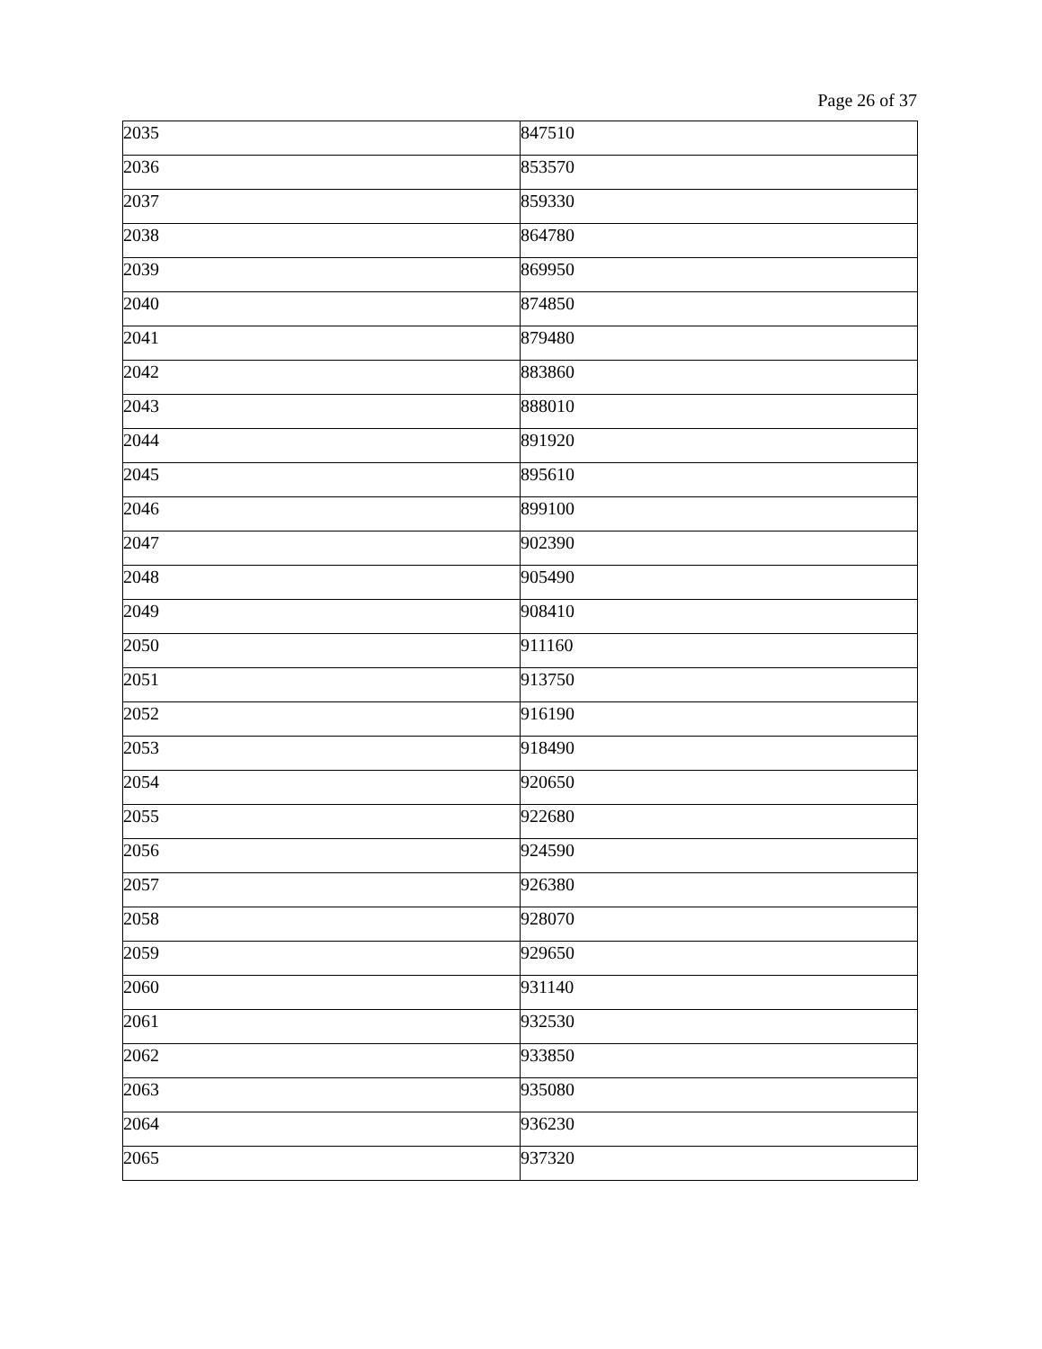Page 26 of 37
| 2035 | 847510 |
| 2036 | 853570 |
| 2037 | 859330 |
| 2038 | 864780 |
| 2039 | 869950 |
| 2040 | 874850 |
| 2041 | 879480 |
| 2042 | 883860 |
| 2043 | 888010 |
| 2044 | 891920 |
| 2045 | 895610 |
| 2046 | 899100 |
| 2047 | 902390 |
| 2048 | 905490 |
| 2049 | 908410 |
| 2050 | 911160 |
| 2051 | 913750 |
| 2052 | 916190 |
| 2053 | 918490 |
| 2054 | 920650 |
| 2055 | 922680 |
| 2056 | 924590 |
| 2057 | 926380 |
| 2058 | 928070 |
| 2059 | 929650 |
| 2060 | 931140 |
| 2061 | 932530 |
| 2062 | 933850 |
| 2063 | 935080 |
| 2064 | 936230 |
| 2065 | 937320 |